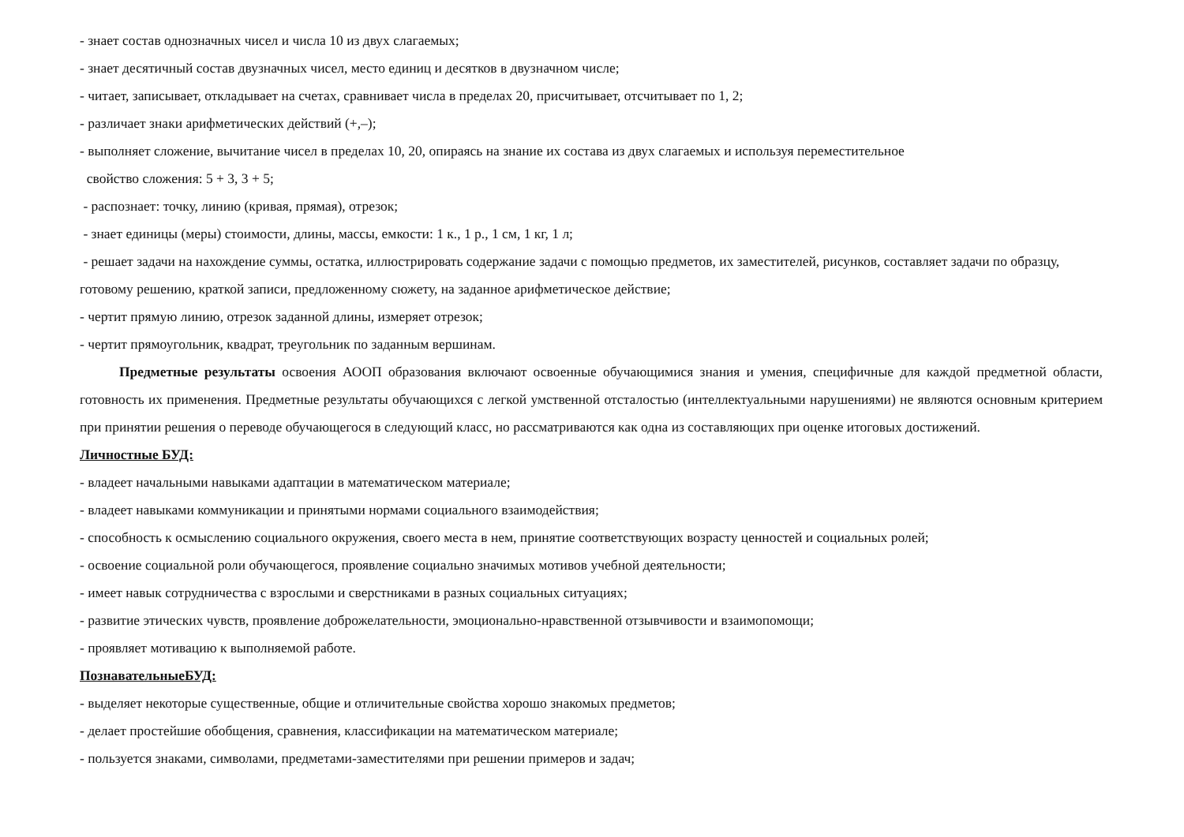- знает состав однозначных чисел и числа 10 из двух слагаемых;
- знает десятичный состав двузначных чисел, место единиц и десятков в двузначном числе;
- читает, записывает, откладывает на счетах, сравнивает числа в пределах 20, присчитывает, отсчитывает по 1, 2;
- различает знаки арифметических действий (+,–);
- выполняет сложение, вычитание чисел в пределах 10, 20, опираясь на знание их состава из двух слагаемых и используя переместительное
свойство сложения: 5 + 3, 3 + 5;
- распознает: точку, линию (кривая, прямая), отрезок;
- знает единицы (меры) стоимости, длины, массы, емкости: 1 к., 1 р., 1 см, 1 кг, 1 л;
- решает задачи на нахождение суммы, остатка, иллюстрировать содержание задачи с помощью предметов, их заместителей, рисунков, составляет задачи по образцу, готовому решению, краткой записи, предложенному сюжету, на заданное арифметическое действие;
- чертит прямую линию, отрезок заданной длины, измеряет отрезок;
- чертит прямоугольник, квадрат, треугольник по заданным вершинам.
Предметные результаты освоения АООП образования включают освоенные обучающимися знания и умения, специфичные для каждой предметной области, готовность их применения. Предметные результаты обучающихся с легкой умственной отсталостью (интеллектуальными нарушениями) не являются основным критерием при принятии решения о переводе обучающегося в следующий класс, но рассматриваются как одна из составляющих при оценке итоговых достижений.
Личностные БУД:
- владеет начальными навыками адаптации в математическом материале;
- владеет навыками коммуникации и принятыми нормами социального взаимодействия;
- способность к осмыслению социального окружения, своего места в нем, принятие соответствующих возрасту ценностей и социальных ролей;
- освоение социальной роли обучающегося, проявление социально значимых мотивов учебной деятельности;
- имеет навык сотрудничества с взрослыми и сверстниками в разных социальных ситуациях;
- развитие этических чувств, проявление доброжелательности, эмоционально-нравственной отзывчивости и взаимопомощи;
- проявляет мотивацию к выполняемой работе.
ПознавательныеБУД:
- выделяет некоторые существенные, общие и отличительные свойства хорошо знакомых предметов;
- делает простейшие обобщения, сравнения, классификации на математическом материале;
- пользуется знаками, символами, предметами-заместителями при решении примеров и задач;